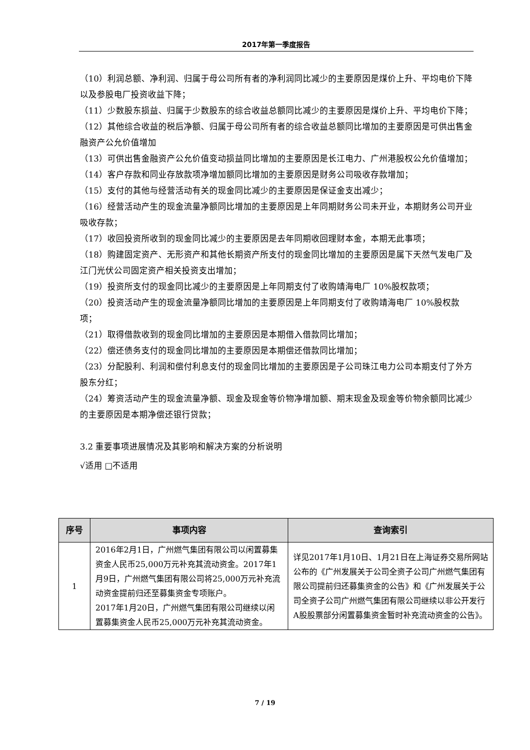2017年第一季度报告
（10）利润总额、净利润、归属于母公司所有者的净利润同比减少的主要原因是煤价上升、平均电价下降以及参股电厂投资收益下降；
（11）少数股东损益、归属于少数股东的综合收益总额同比减少的主要原因是煤价上升、平均电价下降；
（12）其他综合收益的税后净额、归属于母公司所有者的综合收益总额同比增加的主要原因是可供出售金融资产公允价值增加
（13）可供出售金融资产公允价值变动损益同比增加的主要原因是长江电力、广州港股权公允价值增加；
（14）客户存款和同业存放款项净增加额同比增加的主要原因是财务公司吸收存款增加；
（15）支付的其他与经营活动有关的现金同比减少的主要原因是保证金支出减少；
（16）经营活动产生的现金流量净额同比增加的主要原因是上年同期财务公司未开业，本期财务公司开业吸收存款；
（17）收回投资所收到的现金同比减少的主要原因是去年同期收回理财本金，本期无此事项；
（18）购建固定资产、无形资产和其他长期资产所支付的现金同比增加的主要原因是属下天然气发电厂及江门光伏公司固定资产相关投资支出增加；
（19）投资所支付的现金同比减少的主要原因是上年同期支付了收购靖海电厂 10%股权款项；
（20）投资活动产生的现金流量净额同比增加的主要原因是上年同期支付了收购靖海电厂 10%股权款项；
（21）取得借款收到的现金同比增加的主要原因是本期借入借款同比增加；
（22）偿还债务支付的现金同比增加的主要原因是本期偿还借款同比增加；
（23）分配股利、利润和偿付利息支付的现金同比增加的主要原因是子公司珠江电力公司本期支付了外方股东分红；
（24）筹资活动产生的现金流量净额、现金及现金等价物净增加额、期末现金及现金等价物余额同比减少的主要原因是本期净偿还银行贷款；
3.2 重要事项进展情况及其影响和解决方案的分析说明
√适用 □不适用
| 序号 | 事项内容 | 查询索引 |
| --- | --- | --- |
| 1 | 2016年2月1日，广州燃气集团有限公司以闲置募集资金人民币25,000万元补充其流动资金。2017年1月9日，广州燃气集团有限公司将25,000万元补充流动资金提前归还至募集资金专项账户。 2017年1月20日，广州燃气集团有限公司继续以闲置募集资金人民币25,000万元补充其流动资金。 | 详见2017年1月10日、1月21日在上海证券交易所网站公布的《广州发展关于公司全资子公司广州燃气集团有限公司提前归还募集资金的公告》和《广州发展关于公司全资子公司广州燃气集团有限公司继续以非公开发行A股股票部分闲置募集资金暂时补充流动资金的公告》。 |
7 / 19